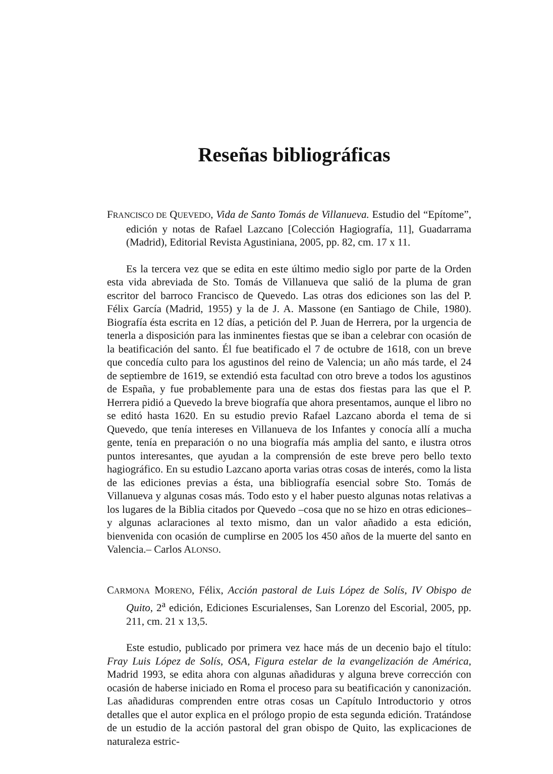Reseñas bibliográficas
FRANCISCO DE QUEVEDO, Vida de Santo Tomás de Villanueva. Estudio del “Epítome”, edición y notas de Rafael Lazcano [Colección Hagiografía, 11], Guadarrama (Madrid), Editorial Revista Agustiniana, 2005, pp. 82, cm. 17 x 11.
Es la tercera vez que se edita en este último medio siglo por parte de la Orden esta vida abreviada de Sto. Tomás de Villanueva que salió de la pluma de gran escritor del barroco Francisco de Quevedo. Las otras dos ediciones son las del P. Félix García (Madrid, 1955) y la de J. A. Massone (en Santiago de Chile, 1980). Biografía ésta escrita en 12 días, a petición del P. Juan de Herrera, por la urgencia de tenerla a disposición para las inminentes fiestas que se iban a celebrar con ocasión de la beatificación del santo. Él fue beatificado el 7 de octubre de 1618, con un breve que concedía culto para los agustinos del reino de Valencia; un año más tarde, el 24 de septiembre de 1619, se extendió esta facultad con otro breve a todos los agustinos de España, y fue probablemente para una de estas dos fiestas para las que el P. Herrera pidió a Quevedo la breve biografía que ahora presentamos, aunque el libro no se editó hasta 1620. En su estudio previo Rafael Lazcano aborda el tema de si Quevedo, que tenía intereses en Villanueva de los Infantes y conocía allí a mucha gente, tenía en preparación o no una biografía más amplia del santo, e ilustra otros puntos interesantes, que ayudan a la comprensión de este breve pero bello texto hagiográfico. En su estudio Lazcano aporta varias otras cosas de interés, como la lista de las ediciones previas a ésta, una bibliografía esencial sobre Sto. Tomás de Villanueva y algunas cosas más. Todo esto y el haber puesto algunas notas relativas a los lugares de la Biblia citados por Quevedo –cosa que no se hizo en otras ediciones– y algunas aclaraciones al texto mismo, dan un valor añadido a esta edición, bienvenida con ocasión de cumplirse en 2005 los 450 años de la muerte del santo en Valencia.– Carlos ALONSO.
CARMONA MORENO, Félix, Acción pastoral de Luis López de Solís, IV Obispo de Quito, 2<sup>a</sup> edición, Ediciones Escurialenses, San Lorenzo del Escorial, 2005, pp. 211, cm. 21 x 13,5.
Este estudio, publicado por primera vez hace más de un decenio bajo el título: Fray Luis López de Solís, OSA, Figura estelar de la evangelización de América, Madrid 1993, se edita ahora con algunas añadiduras y alguna breve corrección con ocasión de haberse iniciado en Roma el proceso para su beatificación y canonización. Las añadiduras comprenden entre otras cosas un Capítulo Introductorio y otros detalles que el autor explica en el prólogo propio de esta segunda edición. Tratándose de un estudio de la acción pastoral del gran obispo de Quito, las explicaciones de naturaleza estric-